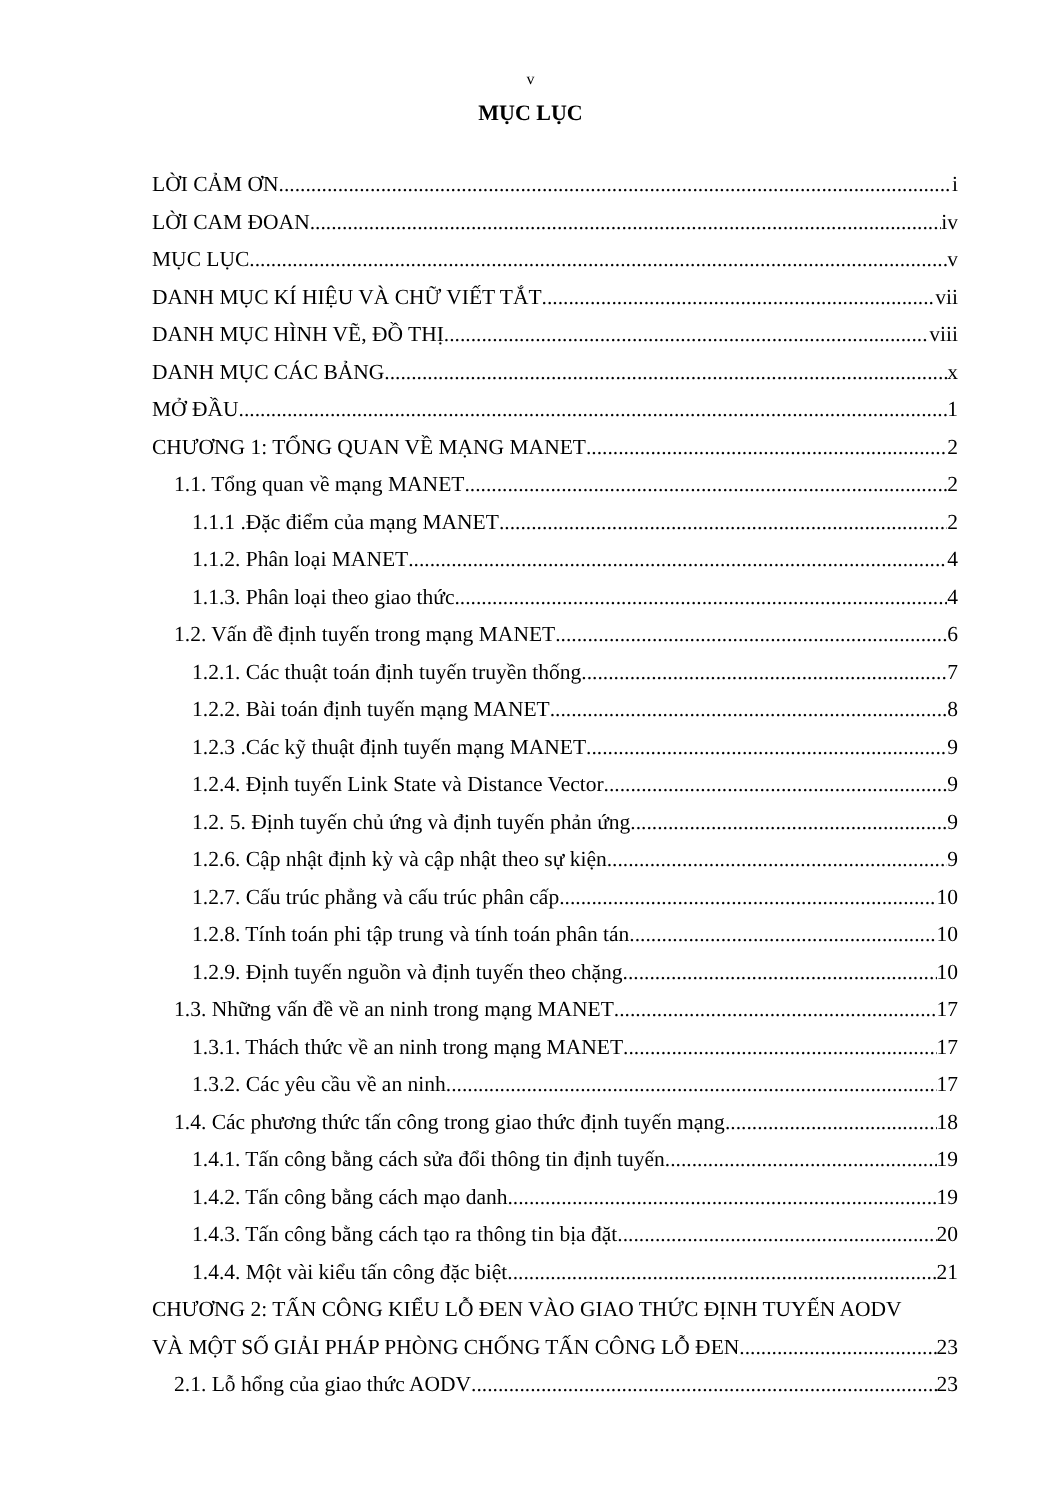v
MỤC LỤC
LỜI CẢM ƠN i
LỜI CAM ĐOAN iv
MỤC LỤC v
DANH MỤC KÍ HIỆU VÀ CHỮ VIẾT TẮT vii
DANH MỤC HÌNH VẼ, ĐỒ THỊ viii
DANH MỤC CÁC BẢNG x
MỞ ĐẦU 1
CHƯƠNG 1: TỔNG QUAN VỀ MẠNG MANET 2
1.1. Tổng quan về mạng MANET 2
1.1.1 .Đặc điểm của mạng MANET 2
1.1.2. Phân loại MANET 4
1.1.3. Phân loại theo giao thức 4
1.2. Vấn đề định tuyến trong mạng MANET 6
1.2.1. Các thuật toán định tuyến truyền thống 7
1.2.2. Bài toán định tuyến mạng MANET 8
1.2.3 .Các kỹ thuật định tuyến mạng MANET 9
1.2.4. Định tuyến Link State và Distance Vector 9
1.2. 5. Định tuyến chủ ứng và định tuyến phản ứng 9
1.2.6. Cập nhật định kỳ và cập nhật theo sự kiện 9
1.2.7. Cấu trúc phẳng và cấu trúc phân cấp 10
1.2.8. Tính toán phi tập trung và tính toán phân tán 10
1.2.9. Định tuyến nguồn và định tuyến theo chặng 10
1.3. Những vấn đề về an ninh trong mạng MANET 17
1.3.1. Thách thức về an ninh trong mạng MANET 17
1.3.2. Các yêu cầu về an ninh 17
1.4. Các phương thức tấn công trong giao thức định tuyến mạng 18
1.4.1. Tấn công bằng cách sửa đổi thông tin định tuyến 19
1.4.2. Tấn công bằng cách mạo danh 19
1.4.3. Tấn công bằng cách tạo ra thông tin bịa đặt 20
1.4.4. Một vài kiểu tấn công đặc biệt 21
CHƯƠNG 2: TẤN CÔNG KIỂU LỖ ĐEN VÀO GIAO THỨC ĐỊNH TUYẾN AODV
VÀ MỘT SỐ GIẢI PHÁP PHÒNG CHỐNG TẤN CÔNG LỖ ĐEN 23
2.1. Lỗ hổng của giao thức AODV 23